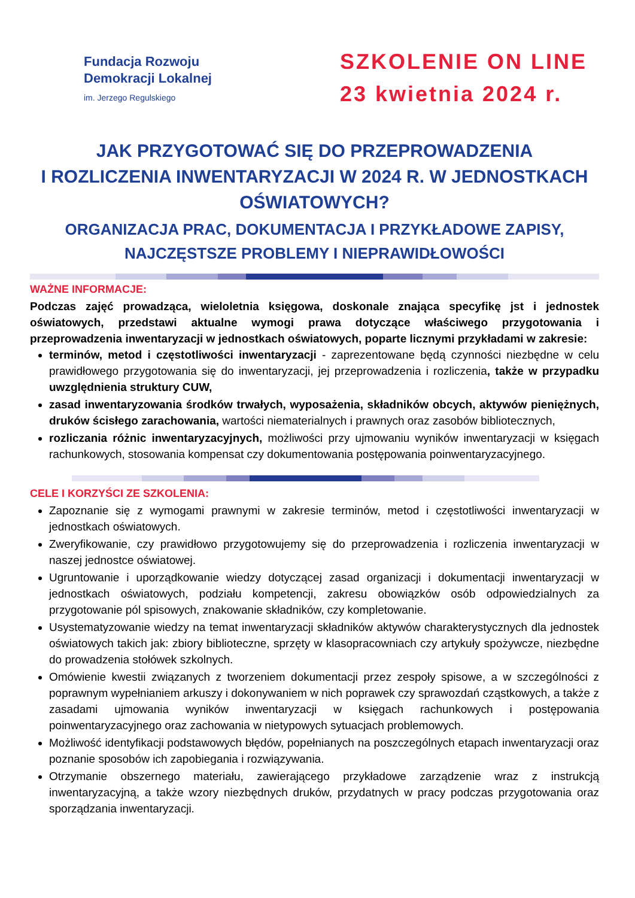Fundacja Rozwoju
Demokracji Lokalnej
im. Jerzego Regulskiego
SZKOLENIE ON LINE
23 kwietnia 2024 r.
JAK PRZYGOTOWAĆ SIĘ DO PRZEPROWADZENIA
I ROZLICZENIA INWENTARYZACJI W 2024 R. W JEDNOSTKACH OŚWIATOWYCH?
ORGANIZACJA PRAC, DOKUMENTACJA I PRZYKŁADOWE ZAPISY,
NAJCZĘSTSZE PROBLEMY I NIEPRAWIDŁOWOŚCI
WAŻNE INFORMACJE:
Podczas zajęć prowadząca, wieloletnia księgowa, doskonale znająca specyfikę jst i jednostek oświatowych, przedstawi aktualne wymogi prawa dotyczące właściwego przygotowania i przeprowadzenia inwentaryzacji w jednostkach oświatowych, poparte licznymi przykładami w zakresie:
terminów, metod i częstotliwości inwentaryzacji - zaprezentowane będą czynności niezbędne w celu prawidłowego przygotowania się do inwentaryzacji, jej przeprowadzenia i rozliczenia, także w przypadku uwzględnienia struktury CUW,
zasad inwentaryzowania środków trwałych, wyposażenia, składników obcych, aktywów pieniężnych, druków ścisłego zarachowania, wartości niematerialnych i prawnych oraz zasobów bibliotecznych,
rozliczania różnic inwentaryzacyjnych, możliwości przy ujmowaniu wyników inwentaryzacji w księgach rachunkowych, stosowania kompensat czy dokumentowania postępowania poinwentaryzacyjnego.
CELE I KORZYŚCI ZE SZKOLENIA:
Zapoznanie się z wymogami prawnymi w zakresie terminów, metod i częstotliwości inwentaryzacji w jednostkach oświatowych.
Zweryfikowanie, czy prawidłowo przygotowujemy się do przeprowadzenia i rozliczenia inwentaryzacji w naszej jednostce oświatowej.
Ugruntowanie i uporządkowanie wiedzy dotyczącej zasad organizacji i dokumentacji inwentaryzacji w jednostkach oświatowych, podziału kompetencji, zakresu obowiązków osób odpowiedzialnych za przygotowanie pól spisowych, znakowanie składników, czy kompletowanie.
Usystematyzowanie wiedzy na temat inwentaryzacji składników aktywów charakterystycznych dla jednostek oświatowych takich jak: zbiory biblioteczne, sprzęty w klasopracowniach czy artykuły spożywcze, niezbędne do prowadzenia stołówek szkolnych.
Omówienie kwestii związanych z tworzeniem dokumentacji przez zespoły spisowe, a w szczególności z poprawnym wypełnianiem arkuszy i dokonywaniem w nich poprawek czy sprawozdań cząstkowych, a także z zasadami ujmowania wyników inwentaryzacji w księgach rachunkowych i postępowania poinwentaryzacyjnego oraz zachowania w nietypowych sytuacjach problemowych.
Możliwość identyfikacji podstawowych błędów, popełnianych na poszczególnych etapach inwentaryzacji oraz poznanie sposobów ich zapobiegania i rozwiązywania.
Otrzymanie obszernego materiału, zawierającego przykładowe zarządzenie wraz z instrukcją inwentaryzacyjną, a także wzory niezbędnych druków, przydatnych w pracy podczas przygotowania oraz sporządzania inwentaryzacji.